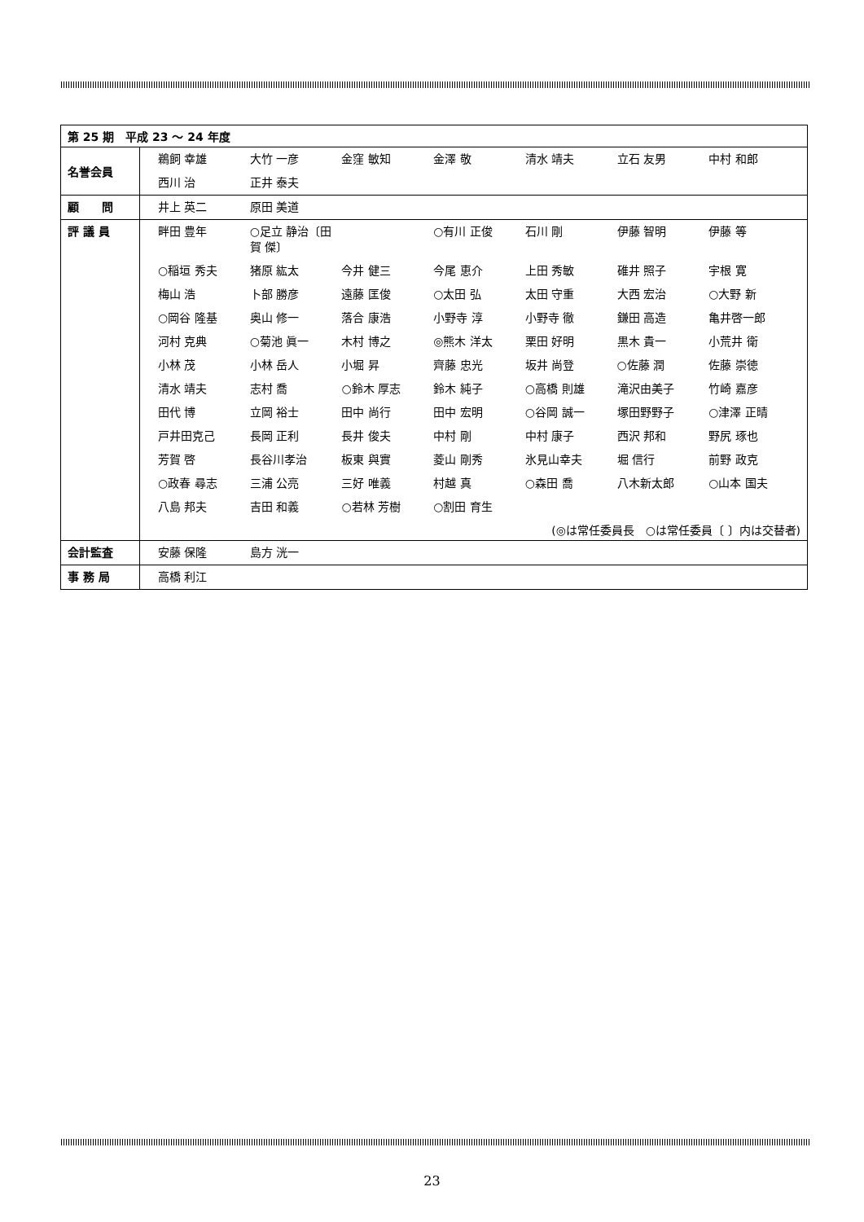| 第 25 期 平成 23 ～ 24 年度 | |
| --- | --- |
| 名誉会員 | 鵜飼 幸雄 大竹 一彦 金窪 敏知 金澤 敬 清水 靖夫 立石 友男 中村 和郎 西川 治 正井 泰夫 |
| 顧 問 | 井上 英二 原田 美道 |
| 評 議 員 | 畔田 豊年 ○足立 静治〔田賀 傑〕 ○有川 正俊 石川 剛 伊藤 智明 伊藤 等 ○稲垣 秀夫 猪原 紘太 今井 健三 今尾 恵介 上田 秀敏 碓井 照子 宇根 寛 梅山 浩 卜部 勝彦 遠藤 匡俊 ○太田 弘 太田 守重 大西 宏治 ○大野 新 ○岡谷 隆基 奥山 修一 落合 康浩 小野寺 淳 小野寺 徹 鎌田 高造 亀井啓一郎 河村 克典 ○菊池 眞一 木村 博之 ◎熊木 洋太 栗田 好明 黒木 貴一 小荒井 衛 小林 茂 小林 岳人 小堀 昇 齊藤 忠光 坂井 尚登 ○佐藤 潤 佐藤 崇徳 清水 靖夫 志村 喬 ○鈴木 厚志 鈴木 純子 ○高橋 則雄 滝沢由美子 竹崎 嘉彦 田代 博 立岡 裕士 田中 尚行 田中 宏明 ○谷岡 誠一 塚田野野子 ○津澤 正晴 戸井田克己 長岡 正利 長井 俊夫 中村 剛 中村 康子 西沢 邦和 野尻 琢也 芳賀 啓 長谷川孝治 板東 與實 菱山 剛秀 氷見山幸夫 堀 信行 前野 政克 ○政春 尋志 三浦 公亮 三好 唯義 村越 真 ○森田 喬 八木新太郎 ○山本 国夫 八島 邦夫 吉田 和義 ○若林 芳樹 ○割田 育生 (◎は常任委員長 ○は常任委員〔 〕内は交替者) |
| 会計監査 | 安藤 保隆 島方 洸一 |
| 事 務 局 | 高橋 利江 |
23